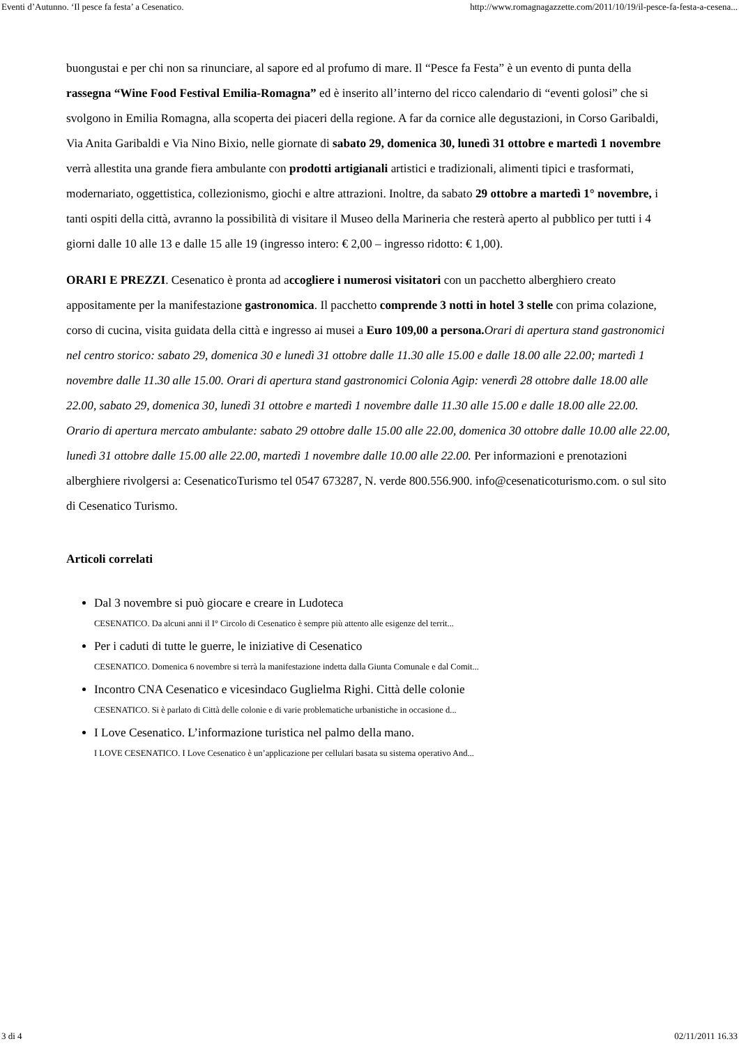Eventi d’Autunno. ‘Il pesce fa festa’ a Cesenatico. http://www.romagnagazzette.com/2011/10/19/il-pesce-fa-festa-a-cesena...
buongustai e per chi non sa rinunciare, al sapore ed al profumo di mare. Il “Pesce fa Festa” è un evento di punta della rassegna “Wine Food Festival Emilia-Romagna” ed è inserito all’interno del ricco calendario di “eventi golosi” che si svolgono in Emilia Romagna, alla scoperta dei piaceri della regione. A far da cornice alle degustazioni, in Corso Garibaldi, Via Anita Garibaldi e Via Nino Bixio, nelle giornate di sabato 29, domenica 30, lunedì 31 ottobre e martedì 1 novembre verrà allestita una grande fiera ambulante con prodotti artigianali artistici e tradizionali, alimenti tipici e trasformati, modernariato, oggettistica, collezionismo, giochi e altre attrazioni. Inoltre, da sabato 29 ottobre a martedì 1° novembre, i tanti ospiti della città, avranno la possibilità di visitare il Museo della Marineria che resterà aperto al pubblico per tutti i 4 giorni dalle 10 alle 13 e dalle 15 alle 19 (ingresso intero: € 2,00 – ingresso ridotto: € 1,00).
ORARI E PREZZI. Cesenatico è pronta ad accogliere i numerosi visitatori con un pacchetto alberghiero creato appositamente per la manifestazione gastronomica. Il pacchetto comprende 3 notti in hotel 3 stelle con prima colazione, corso di cucina, visita guidata della città e ingresso ai musei a Euro 109,00 a persona. Orari di apertura stand gastronomici nel centro storico: sabato 29, domenica 30 e lunedì 31 ottobre dalle 11.30 alle 15.00 e dalle 18.00 alle 22.00; martedì 1 novembre dalle 11.30 alle 15.00. Orari di apertura stand gastronomici Colonia Agip: venerdì 28 ottobre dalle 18.00 alle 22.00, sabato 29, domenica 30, lunedì 31 ottobre e martedì 1 novembre dalle 11.30 alle 15.00 e dalle 18.00 alle 22.00. Orario di apertura mercato ambulante: sabato 29 ottobre dalle 15.00 alle 22.00, domenica 30 ottobre dalle 10.00 alle 22.00, lunedì 31 ottobre dalle 15.00 alle 22.00, martedì 1 novembre dalle 10.00 alle 22.00. Per informazioni e prenotazioni alberghiere rivolgersi a: CesenaticoTurismo tel 0547 673287, N. verde 800.556.900. info@cesenaticoturismo.com. o sul sito di Cesenatico Turismo.
Articoli correlati
Dal 3 novembre si può giocare e creare in Ludoteca
CESENATICO. Da alcuni anni il I° Circolo di Cesenatico è sempre più attento alle esigenze del territ...
Per i caduti di tutte le guerre, le iniziative di Cesenatico
CESENATICO. Domenica 6 novembre si terrà la manifestazione indetta dalla Giunta Comunale e dal Comit...
Incontro CNA Cesenatico e vicesindaco Guglielma Righi. Città delle colonie
CESENATICO. Si è parlato di Città delle colonie e di varie problematiche urbanistiche in occasione d...
I Love Cesenatico. L’informazione turistica nel palmo della mano.
I LOVE CESENATICO. I Love Cesenatico è un’applicazione per cellulari basata su sistema operativo And...
3 di 4 02/11/2011 16.33